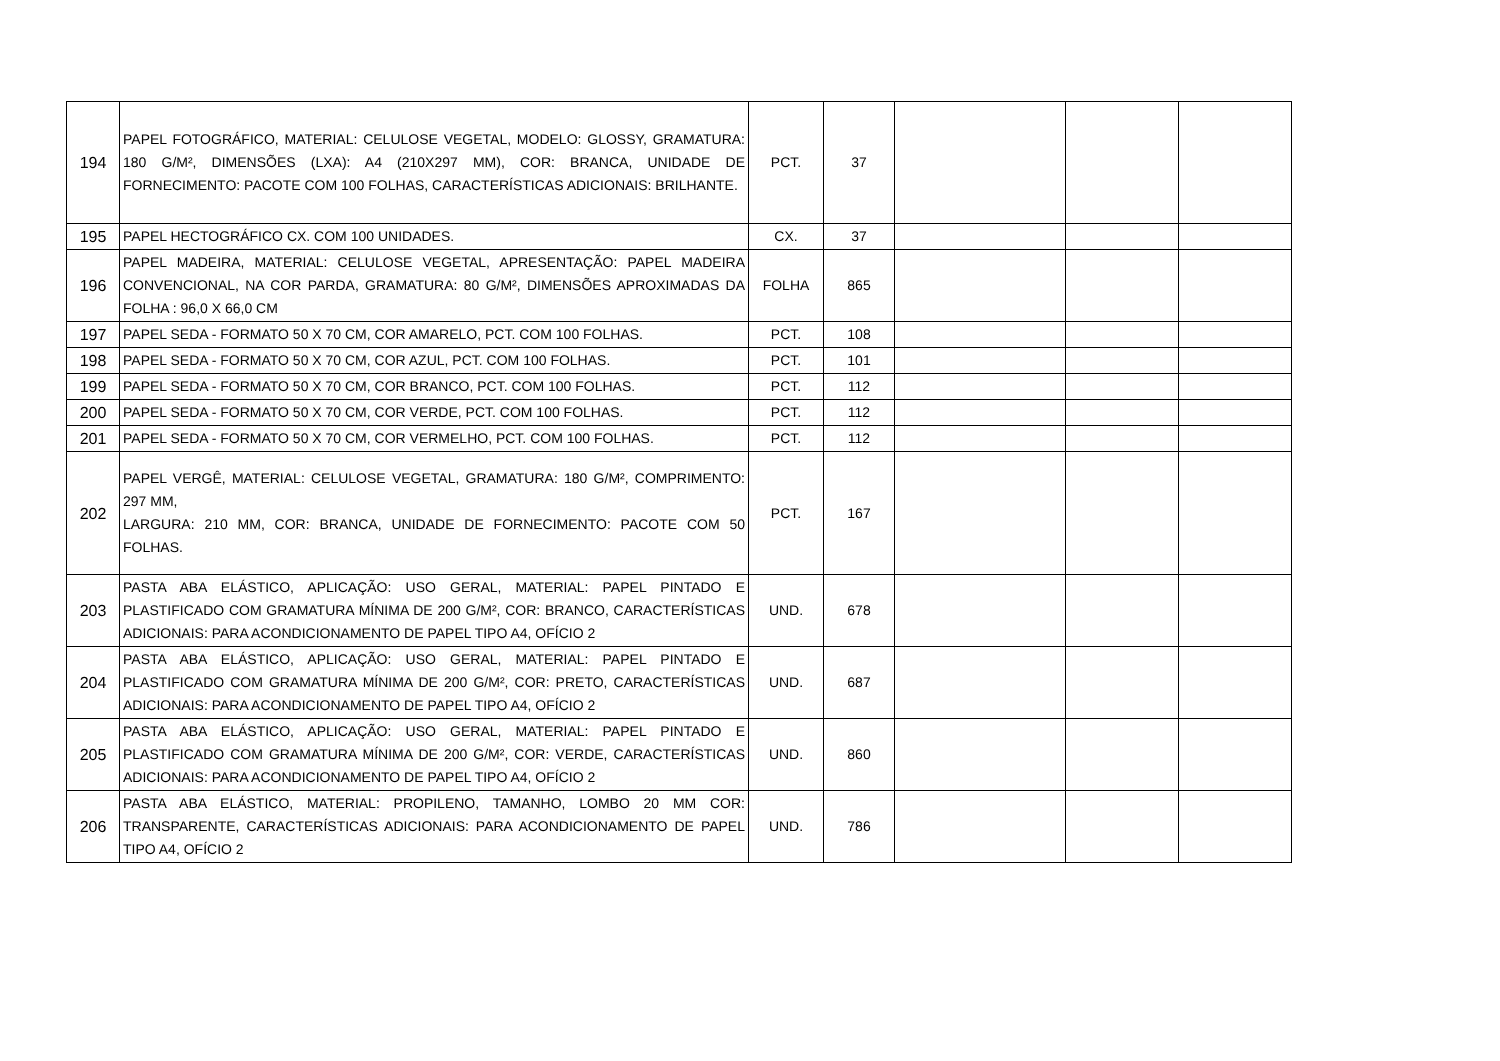| 194 | PAPEL FOTOGRÁFICO, MATERIAL: CELULOSE VEGETAL, MODELO: GLOSSY, GRAMATURA: 180 G/M², DIMENSÕES (LXA): A4 (210X297 MM), COR: BRANCA, UNIDADE DE FORNECIMENTO: PACOTE COM 100 FOLHAS, CARACTERÍSTICAS ADICIONAIS: BRILHANTE. | PCT. | 37 | | | |
| 195 | PAPEL HECTOGRÁFICO CX. COM 100 UNIDADES. | CX. | 37 | | | |
| 196 | PAPEL MADEIRA, MATERIAL: CELULOSE VEGETAL, APRESENTAÇÃO: PAPEL MADEIRA CONVENCIONAL, NA COR PARDA, GRAMATURA: 80 G/M², DIMENSÕES APROXIMADAS DA FOLHA : 96,0 X 66,0 CM | FOLHA | 865 | | | |
| 197 | PAPEL SEDA - FORMATO 50 X 70 CM, COR AMARELO, PCT. COM 100 FOLHAS. | PCT. | 108 | | | |
| 198 | PAPEL SEDA - FORMATO 50 X 70 CM, COR AZUL, PCT. COM 100 FOLHAS. | PCT. | 101 | | | |
| 199 | PAPEL SEDA - FORMATO 50 X 70 CM, COR BRANCO, PCT. COM 100 FOLHAS. | PCT. | 112 | | | |
| 200 | PAPEL SEDA - FORMATO 50 X 70 CM, COR VERDE, PCT. COM 100 FOLHAS. | PCT. | 112 | | | |
| 201 | PAPEL SEDA - FORMATO 50 X 70 CM, COR VERMELHO, PCT. COM 100 FOLHAS. | PCT. | 112 | | | |
| 202 | PAPEL VERGÊ, MATERIAL: CELULOSE VEGETAL, GRAMATURA: 180 G/M², COMPRIMENTO: 297 MM, LARGURA: 210 MM, COR: BRANCA, UNIDADE DE FORNECIMENTO: PACOTE COM 50 FOLHAS. | PCT. | 167 | | | |
| 203 | PASTA ABA ELÁSTICO, APLICAÇÃO: USO GERAL, MATERIAL: PAPEL PINTADO E PLASTIFICADO COM GRAMATURA MÍNIMA DE 200 G/M², COR: BRANCO, CARACTERÍSTICAS ADICIONAIS: PARA ACONDICIONAMENTO DE PAPEL TIPO A4, OFÍCIO 2 | UND. | 678 | | | |
| 204 | PASTA ABA ELÁSTICO, APLICAÇÃO: USO GERAL, MATERIAL: PAPEL PINTADO E PLASTIFICADO COM GRAMATURA MÍNIMA DE 200 G/M², COR: PRETO, CARACTERÍSTICAS ADICIONAIS: PARA ACONDICIONAMENTO DE PAPEL TIPO A4, OFÍCIO 2 | UND. | 687 | | | |
| 205 | PASTA ABA ELÁSTICO, APLICAÇÃO: USO GERAL, MATERIAL: PAPEL PINTADO E PLASTIFICADO COM GRAMATURA MÍNIMA DE 200 G/M², COR: VERDE, CARACTERÍSTICAS ADICIONAIS: PARA ACONDICIONAMENTO DE PAPEL TIPO A4, OFÍCIO 2 | UND. | 860 | | | |
| 206 | PASTA ABA ELÁSTICO, MATERIAL: PROPILENO, TAMANHO, LOMBO 20 MM COR: TRANSPARENTE, CARACTERÍSTICAS ADICIONAIS: PARA ACONDICIONAMENTO DE PAPEL TIPO A4, OFÍCIO 2 | UND. | 786 | | | |